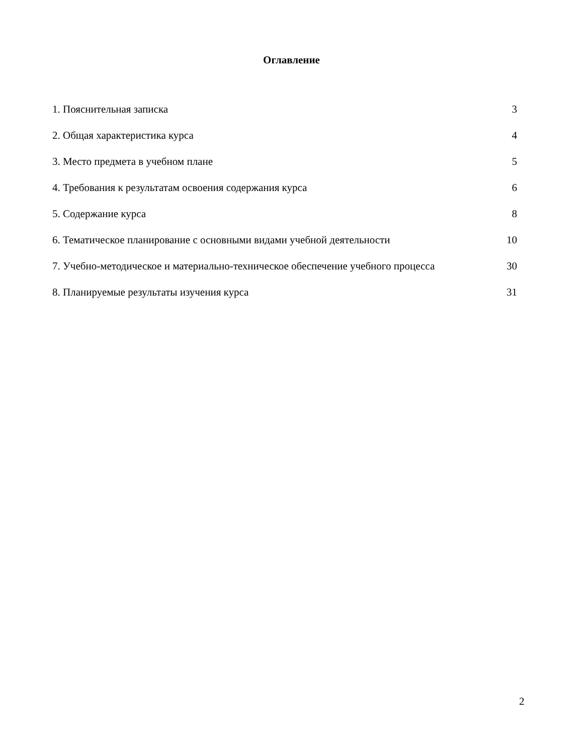Оглавление
| 1. Пояснительная записка | 3 |
| 2. Общая характеристика курса | 4 |
| 3. Место предмета в учебном плане | 5 |
| 4. Требования к результатам освоения содержания курса | 6 |
| 5. Содержание курса | 8 |
| 6. Тематическое планирование с основными видами учебной деятельности | 10 |
| 7. Учебно-методическое и материально-техническое обеспечение учебного процесса | 30 |
| 8. Планируемые результаты изучения курса | 31 |
2